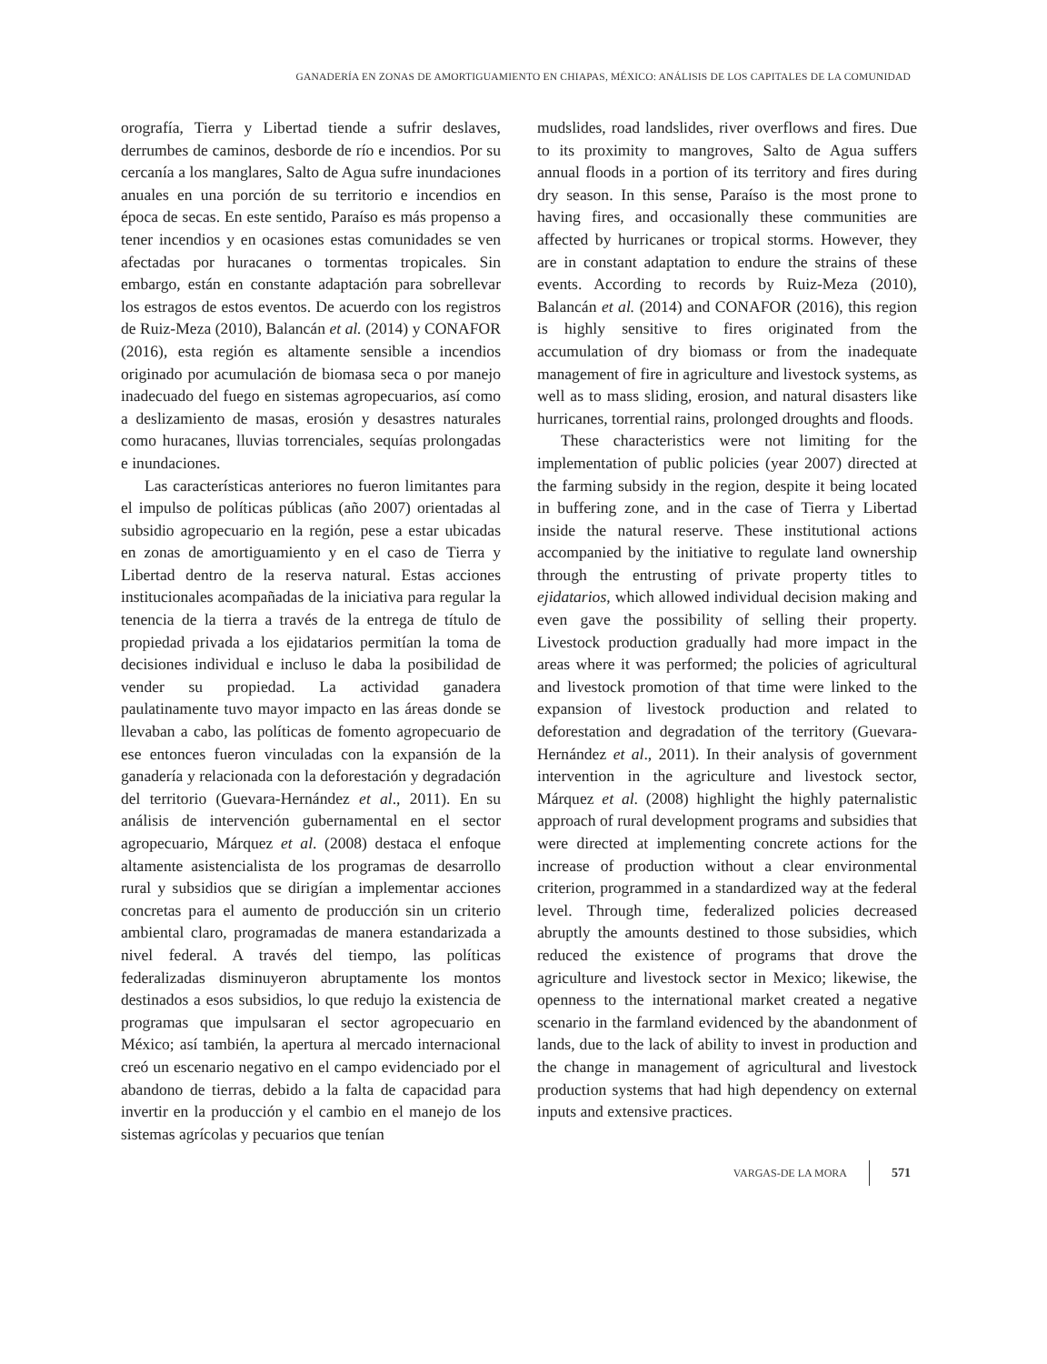GANADERÍA EN ZONAS DE AMORTIGUAMIENTO EN CHIAPAS, MÉXICO: ANÁLISIS DE LOS CAPITALES DE LA COMUNIDAD
orografía, Tierra y Libertad tiende a sufrir deslaves, derrumbes de caminos, desborde de río e incendios. Por su cercanía a los manglares, Salto de Agua sufre inundaciones anuales en una porción de su territorio e incendios en época de secas. En este sentido, Paraíso es más propenso a tener incendios y en ocasiones estas comunidades se ven afectadas por huracanes o tormentas tropicales. Sin embargo, están en constante adaptación para sobrellevar los estragos de estos eventos. De acuerdo con los registros de Ruiz-Meza (2010), Balancán et al. (2014) y CONAFOR (2016), esta región es altamente sensible a incendios originado por acumulación de biomasa seca o por manejo inadecuado del fuego en sistemas agropecuarios, así como a deslizamiento de masas, erosión y desastres naturales como huracanes, lluvias torrenciales, sequías prolongadas e inundaciones.
Las características anteriores no fueron limitantes para el impulso de políticas públicas (año 2007) orientadas al subsidio agropecuario en la región, pese a estar ubicadas en zonas de amortiguamiento y en el caso de Tierra y Libertad dentro de la reserva natural. Estas acciones institucionales acompañadas de la iniciativa para regular la tenencia de la tierra a través de la entrega de título de propiedad privada a los ejidatarios permitían la toma de decisiones individual e incluso le daba la posibilidad de vender su propiedad. La actividad ganadera paulatinamente tuvo mayor impacto en las áreas donde se llevaban a cabo, las políticas de fomento agropecuario de ese entonces fueron vinculadas con la expansión de la ganadería y relacionada con la deforestación y degradación del territorio (Guevara-Hernández et al., 2011). En su análisis de intervención gubernamental en el sector agropecuario, Márquez et al. (2008) destaca el enfoque altamente asistencialista de los programas de desarrollo rural y subsidios que se dirigían a implementar acciones concretas para el aumento de producción sin un criterio ambiental claro, programadas de manera estandarizada a nivel federal. A través del tiempo, las políticas federalizadas disminuyeron abruptamente los montos destinados a esos subsidios, lo que redujo la existencia de programas que impulsaran el sector agropecuario en México; así también, la apertura al mercado internacional creó un escenario negativo en el campo evidenciado por el abandono de tierras, debido a la falta de capacidad para invertir en la producción y el cambio en el manejo de los sistemas agrícolas y pecuarios que tenían
mudslides, road landslides, river overflows and fires. Due to its proximity to mangroves, Salto de Agua suffers annual floods in a portion of its territory and fires during dry season. In this sense, Paraíso is the most prone to having fires, and occasionally these communities are affected by hurricanes or tropical storms. However, they are in constant adaptation to endure the strains of these events. According to records by Ruiz-Meza (2010), Balancán et al. (2014) and CONAFOR (2016), this region is highly sensitive to fires originated from the accumulation of dry biomass or from the inadequate management of fire in agriculture and livestock systems, as well as to mass sliding, erosion, and natural disasters like hurricanes, torrential rains, prolonged droughts and floods.
These characteristics were not limiting for the implementation of public policies (year 2007) directed at the farming subsidy in the region, despite it being located in buffering zone, and in the case of Tierra y Libertad inside the natural reserve. These institutional actions accompanied by the initiative to regulate land ownership through the entrusting of private property titles to ejidatarios, which allowed individual decision making and even gave the possibility of selling their property. Livestock production gradually had more impact in the areas where it was performed; the policies of agricultural and livestock promotion of that time were linked to the expansion of livestock production and related to deforestation and degradation of the territory (Guevara-Hernández et al., 2011). In their analysis of government intervention in the agriculture and livestock sector, Márquez et al. (2008) highlight the highly paternalistic approach of rural development programs and subsidies that were directed at implementing concrete actions for the increase of production without a clear environmental criterion, programmed in a standardized way at the federal level. Through time, federalized policies decreased abruptly the amounts destined to those subsidies, which reduced the existence of programs that drove the agriculture and livestock sector in Mexico; likewise, the openness to the international market created a negative scenario in the farmland evidenced by the abandonment of lands, due to the lack of ability to invest in production and the change in management of agricultural and livestock production systems that had high dependency on external inputs and extensive practices.
VARGAS-DE LA MORA 571